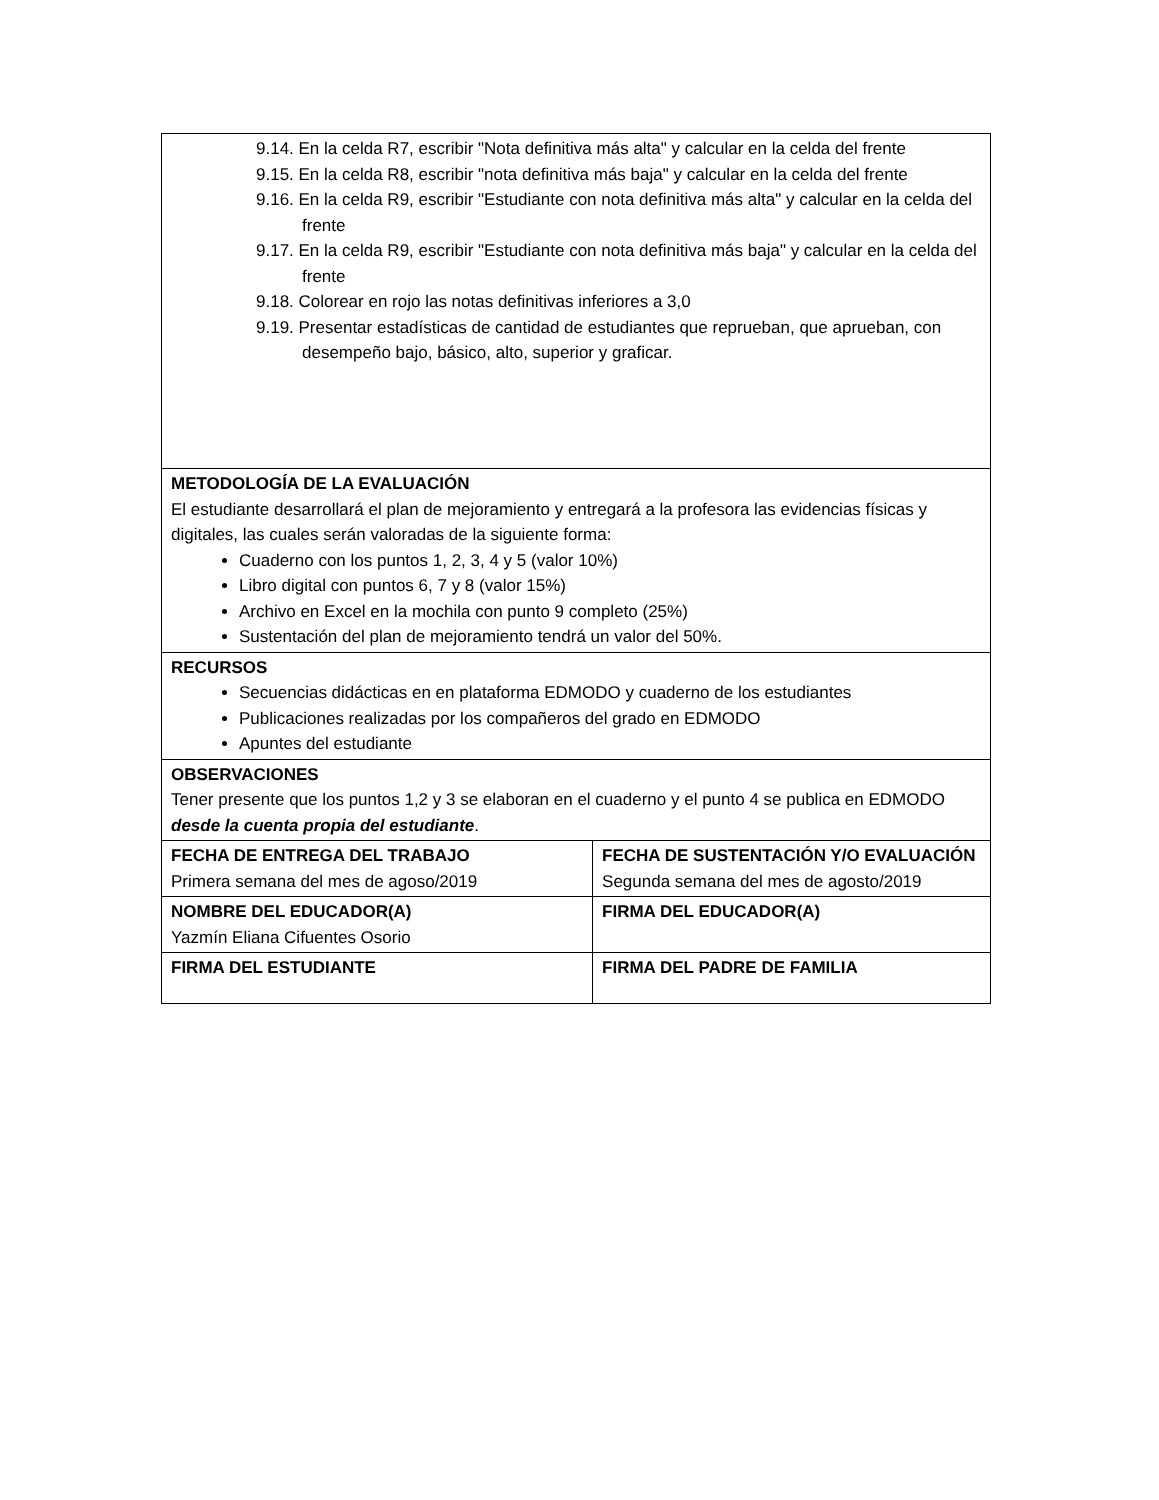| 9.14. En la celda R7, escribir "Nota definitiva más alta" y calcular en la celda del frente 9.15. En la celda R8, escribir "nota definitiva más baja" y calcular en la celda del frente 9.16. En la celda R9, escribir "Estudiante con nota definitiva más alta" y calcular en la celda del frente 9.17. En la celda R9, escribir "Estudiante con nota definitiva más baja" y calcular en la celda del frente 9.18. Colorear en rojo las notas definitivas inferiores a 3,0 9.19. Presentar estadísticas de cantidad de estudiantes que reprueban, que aprueban, con desempeño bajo, básico, alto, superior y graficar. | |
| METODOLOGÍA DE LA EVALUACIÓN El estudiante desarrollará el plan de mejoramiento y entregará a la profesora las evidencias físicas y digitales, las cuales serán valoradas de la siguiente forma: Cuaderno con los puntos 1, 2, 3, 4 y 5 (valor 10%) Libro digital con puntos 6, 7 y 8 (valor 15%) Archivo en Excel en la mochila con punto 9 completo (25%) Sustentación del plan de mejoramiento tendrá un valor del 50%. | |
| RECURSOS Secuencias didácticas en en plataforma EDMODO y cuaderno de los estudiantes Publicaciones realizadas por los compañeros del grado en EDMODO Apuntes del estudiante | |
| OBSERVACIONES Tener presente que los puntos 1,2 y 3 se elaboran en el cuaderno y el punto 4 se publica en EDMODO desde la cuenta propia del estudiante . | |
| FECHA DE ENTREGA DEL TRABAJO Primera semana del mes de agoso/2019 | FECHA DE SUSTENTACIÓN Y/O EVALUACIÓN Segunda semana del mes de agosto/2019 |
| NOMBRE DEL EDUCADOR(A) Yazmín Eliana Cifuentes Osorio | FIRMA DEL EDUCADOR(A) |
| FIRMA DEL ESTUDIANTE | FIRMA DEL PADRE DE FAMILIA |